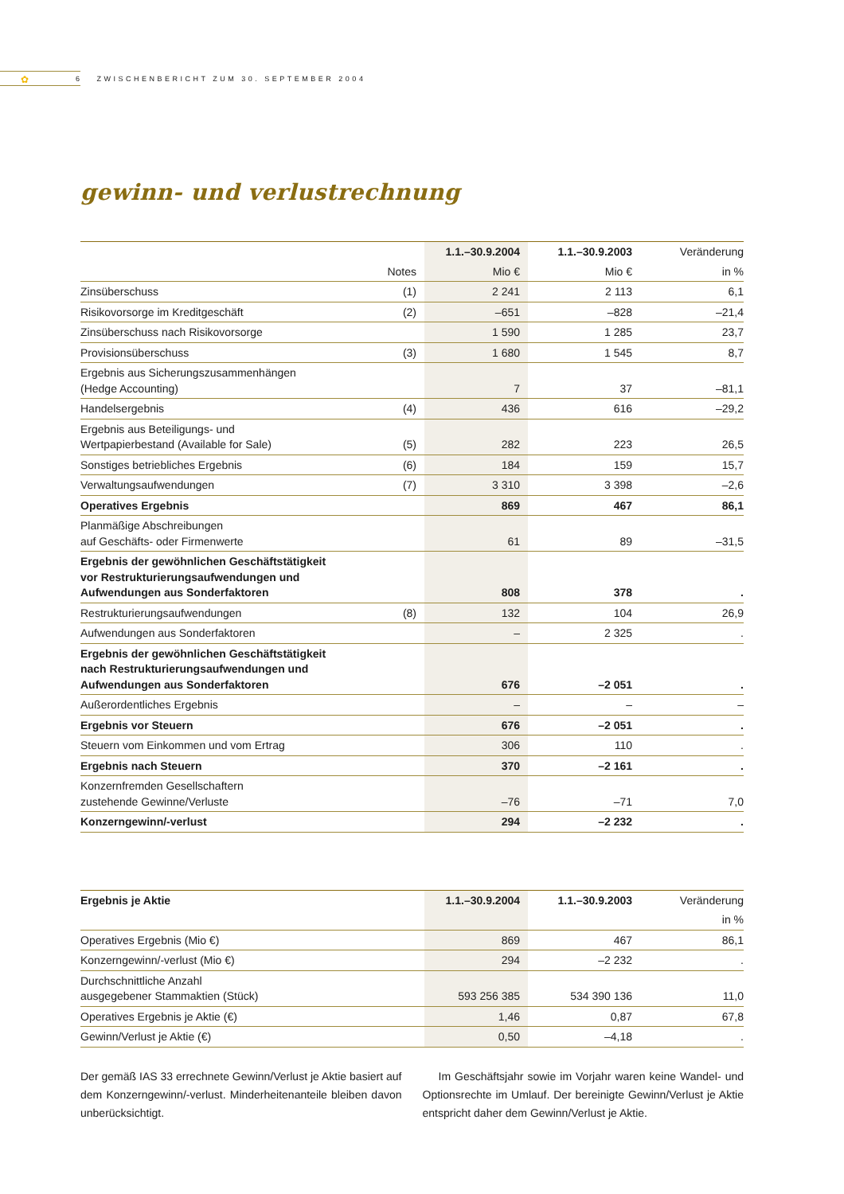✿
6 ZWISCHENBERICHT ZUM 30. SEPTEMBER 2004
gewinn- und verlustrechnung
| | | 1.1.–30.9.2004 | 1.1.–30.9.2003 | Veränderung |
| --- | --- | --- | --- | --- |
| | Notes | Mio € | Mio € | in % |
| Zinsüberschuss | (1) | 2 241 | 2 113 | 6,1 |
| Risikovorsorge im Kreditgeschäft | (2) | –651 | –828 | –21,4 |
| Zinsüberschuss nach Risikovorsorge | | 1 590 | 1 285 | 23,7 |
| Provisionsüberschuss | (3) | 1 680 | 1 545 | 8,7 |
| Ergebnis aus Sicherungszusammenhängen (Hedge Accounting) | | 7 | 37 | –81,1 |
| Handelsergebnis | (4) | 436 | 616 | –29,2 |
| Ergebnis aus Beteiligungs- und Wertpapierbestand (Available for Sale) | (5) | 282 | 223 | 26,5 |
| Sonstiges betriebliches Ergebnis | (6) | 184 | 159 | 15,7 |
| Verwaltungsaufwendungen | (7) | 3 310 | 3 398 | –2,6 |
| Operatives Ergebnis | | 869 | 467 | 86,1 |
| Planmäßige Abschreibungen auf Geschäfts- oder Firmenwerte | | 61 | 89 | –31,5 |
| Ergebnis der gewöhnlichen Geschäftstätigkeit vor Restrukturierungsaufwendungen und Aufwendungen aus Sonderfaktoren | | 808 | 378 | . |
| Restrukturierungsaufwendungen | (8) | 132 | 104 | 26,9 |
| Aufwendungen aus Sonderfaktoren | | – | 2 325 | . |
| Ergebnis der gewöhnlichen Geschäftstätigkeit nach Restrukturierungsaufwendungen und Aufwendungen aus Sonderfaktoren | | 676 | –2 051 | . |
| Außerordentliches Ergebnis | | – | – | – |
| Ergebnis vor Steuern | | 676 | –2 051 | . |
| Steuern vom Einkommen und vom Ertrag | | 306 | 110 | . |
| Ergebnis nach Steuern | | 370 | –2 161 | . |
| Konzernfremden Gesellschaftern zustehende Gewinne/Verluste | | –76 | –71 | 7,0 |
| Konzerngewinn/-verlust | | 294 | –2 232 | . |
| Ergebnis je Aktie | | 1.1.–30.9.2004 | 1.1.–30.9.2003 | Veränderung |
| --- | --- | --- | --- | --- |
| | | | | in % |
| Operatives Ergebnis (Mio €) | | 869 | 467 | 86,1 |
| Konzerngewinn/-verlust (Mio €) | | 294 | –2 232 | . |
| Durchschnittliche Anzahl ausgegebener Stammaktien (Stück) | | 593 256 385 | 534 390 136 | 11,0 |
| Operatives Ergebnis je Aktie (€) | | 1,46 | 0,87 | 67,8 |
| Gewinn/Verlust je Aktie (€) | | 0,50 | –4,18 | . |
Der gemäß IAS 33 errechnete Gewinn/Verlust je Aktie basiert auf dem Konzerngewinn/-verlust. Minderheitenanteile bleiben davon unberücksichtigt.
Im Geschäftsjahr sowie im Vorjahr waren keine Wandel- und Optionsrechte im Umlauf. Der bereinigte Gewinn/Verlust je Aktie entspricht daher dem Gewinn/Verlust je Aktie.